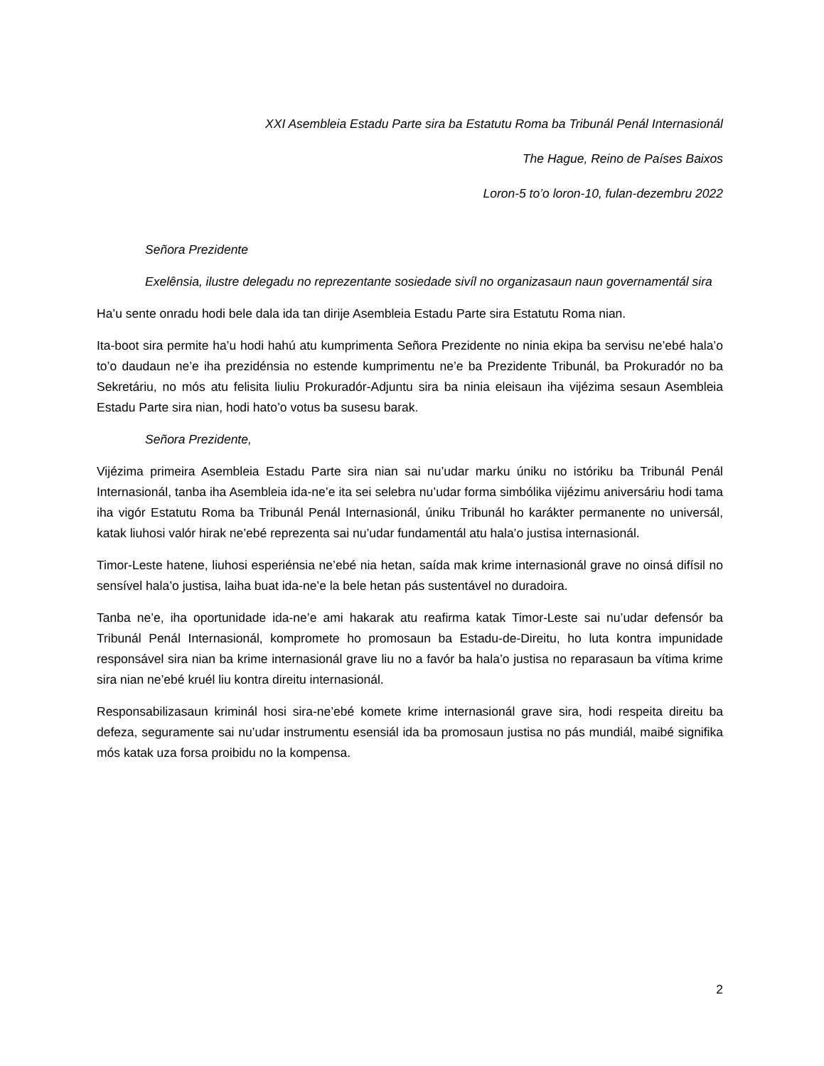XXI Asembleia Estadu Parte sira ba Estatutu Roma ba Tribunál Penál Internasionál
The Hague, Reino de Países Baixos
Loron-5 to’o loron-10, fulan-dezembru 2022
Señora Prezidente
Exelênsia, ilustre delegadu no reprezentante sosiedade sivíl no organizasaun naun governamentál sira
Ha’u sente onradu hodi bele dala ida tan dirije Asembleia Estadu Parte sira Estatutu Roma nian.
Ita-boot sira permite ha’u hodi hahú atu kumprimenta Señora Prezidente no ninia ekipa ba servisu ne’ebé hala’o to’o daudaun ne’e iha prezidénsia no estende kumprimentu ne’e ba Prezidente Tribunál, ba Prokuradór no ba Sekretáriu, no mós atu felisita liuliu Prokuradór-Adjuntu sira ba ninia eleisaun iha vijézima sesaun Asembleia Estadu Parte sira nian, hodi hato’o votus ba susesu barak.
Señora Prezidente,
Vijézima primeira Asembleia Estadu Parte sira nian sai nu’udar marku úniku no istóriku ba Tribunál Penál Internasionál, tanba iha Asembleia ida-ne’e ita sei selebra nu’udar forma simbólika vijézimu aniversáriu hodi tama iha vigór Estatutu Roma ba Tribunál Penál Internasionál, úniku Tribunál ho karákter permanente no universál, katak liuhosi valór hirak ne’ebé reprezenta sai nu’udar fundamentál atu hala’o justisa internasionál.
Timor-Leste hatene, liuhosi esperiénsia ne’ebé nia hetan, saída mak krime internasionál grave no oinsá difísil no sensível hala’o justisa, laiha buat ida-ne’e la bele hetan pás sustentável no duradoira.
Tanba ne’e, iha oportunidade ida-ne’e ami hakarak atu reafirma katak Timor-Leste sai nu’udar defensór ba Tribunál Penál Internasionál, kompromete ho promosaun ba Estadu-de-Direitu, ho luta kontra impunidade responsável sira nian ba krime internasionál grave liu no a favór ba hala’o justisa no reparasaun ba vítima krime sira nian ne’ebé kruél liu kontra direitu internasionál.
Responsabilizasaun kriminál hosi sira-ne’ebé komete krime internasionál grave sira, hodi respeita direitu ba defeza, seguramente sai nu’udar instrumentu esensiál ida ba promosaun justisa no pás mundiál, maibé signifika mós katak uza forsa proibidu no la kompensa.
2